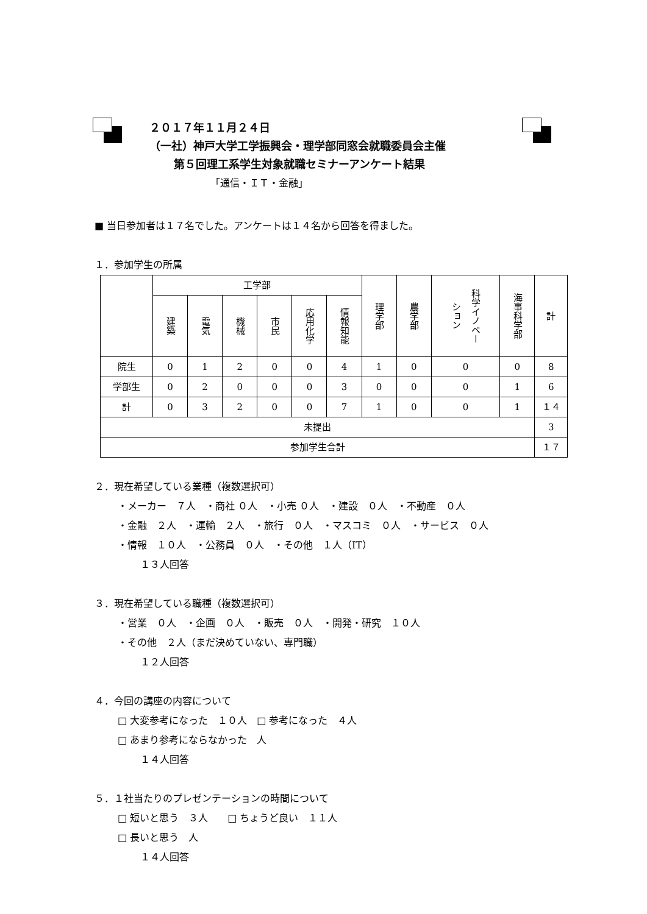２０１７年１１月２４日
（一社）神戸大学工学振興会・理学部同窓会就職委員会主催
第５回理工系学生対象就職セミナーアンケート結果
「通信・ＩＴ・金融」
■ 当日参加者は１７名でした。アンケートは１４名から回答を得ました。
１．参加学生の所属
| | 工学部 | | | | | | 理学部 | 農学部 | 科学イノベーション | 海事科学部 | 計 |
| --- | --- | --- | --- | --- | --- | --- | --- | --- | --- | --- | --- |
| | 建築 | 電気 | 機械 | 市民 | 応用化学 | 情報知能 | | | | | |
| 院生 | 0 | 1 | 2 | 0 | 0 | 4 | 1 | 0 | 0 | 0 | 8 |
| 学部生 | 0 | 2 | 0 | 0 | 0 | 3 | 0 | 0 | 0 | 1 | 6 |
| 計 | 0 | 3 | 2 | 0 | 0 | 7 | 1 | 0 | 0 | 1 | １４ |
| 未提出 | | | | | | | | | | | 3 |
| 参加学生合計 | | | | | | | | | | | １７ |
２．現在希望している業種（複数選択可）
・メーカー　７人　・商社 ０人　・小売 ０人　・建設　０人　・不動産　０人
・金融　２人　・運輸　２人　・旅行　０人　・マスコミ　０人　・サービス　０人
・情報　１０人　・公務員　０人　・その他　１人（IT）
１３人回答
３．現在希望している職種（複数選択可）
・営業　０人　・企画　０人　・販売　０人　・開発・研究　１０人
・その他　２人（まだ決めていない、専門職）
１２人回答
４．今回の講座の内容について
□ 大変参考になった　１０人　□ 参考になった　４人
□ あまり参考にならなかった　人
１４人回答
５．１社当たりのプレゼンテーションの時間について
□ 短いと思う　３人　　□ ちょうど良い　１１人
□ 長いと思う　人
１４人回答